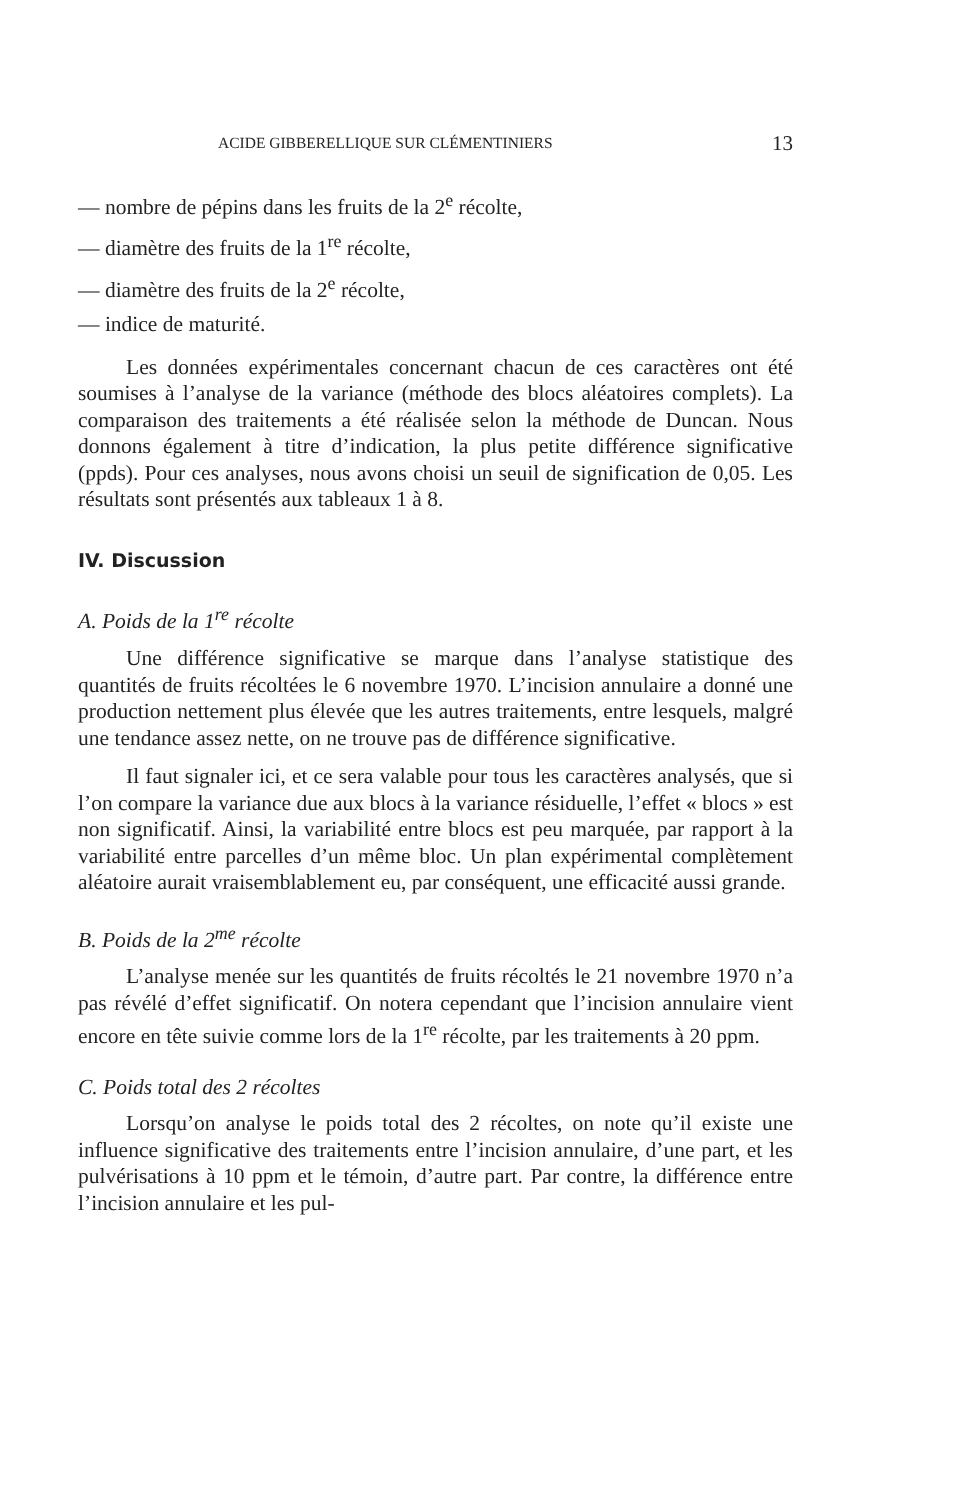ACIDE GIBBERELLIQUE SUR CLÉMENTINIERS 13
— nombre de pépins dans les fruits de la 2<sup>e</sup> récolte,
— diamètre des fruits de la 1<sup>re</sup> récolte,
— diamètre des fruits de la 2<sup>e</sup> récolte,
— indice de maturité.
Les données expérimentales concernant chacun de ces caractères ont été soumises à l’analyse de la variance (méthode des blocs aléatoires complets). La comparaison des traitements a été réalisée selon la méthode de Duncan. Nous donnons également à titre d’indication, la plus petite différence significative (ppds). Pour ces analyses, nous avons choisi un seuil de signification de 0,05. Les résultats sont présentés aux tableaux 1 à 8.
IV. Discussion
A. Poids de la 1<sup>re</sup> récolte
Une différence significative se marque dans l’analyse statistique des quantités de fruits récoltées le 6 novembre 1970. L’incision annulaire a donné une production nettement plus élevée que les autres traitements, entre lesquels, malgré une tendance assez nette, on ne trouve pas de différence significative.
Il faut signaler ici, et ce sera valable pour tous les caractères analysés, que si l’on compare la variance due aux blocs à la variance résiduelle, l’effet « blocs » est non significatif. Ainsi, la variabilité entre blocs est peu marquée, par rapport à la variabilité entre parcelles d’un même bloc. Un plan expérimental complètement aléatoire aurait vraisemblablement eu, par conséquent, une efficacité aussi grande.
B. Poids de la 2<sup>me</sup> récolte
L’analyse menée sur les quantités de fruits récoltés le 21 novembre 1970 n’a pas révélé d’effet significatif. On notera cependant que l’incision annulaire vient encore en tête suivie comme lors de la 1<sup>re</sup> récolte, par les traitements à 20 ppm.
C. Poids total des 2 récoltes
Lorsqu’on analyse le poids total des 2 récoltes, on note qu’il existe une influence significative des traitements entre l’incision annulaire, d’une part, et les pulvérisations à 10 ppm et le témoin, d’autre part. Par contre, la différence entre l’incision annulaire et les pul-